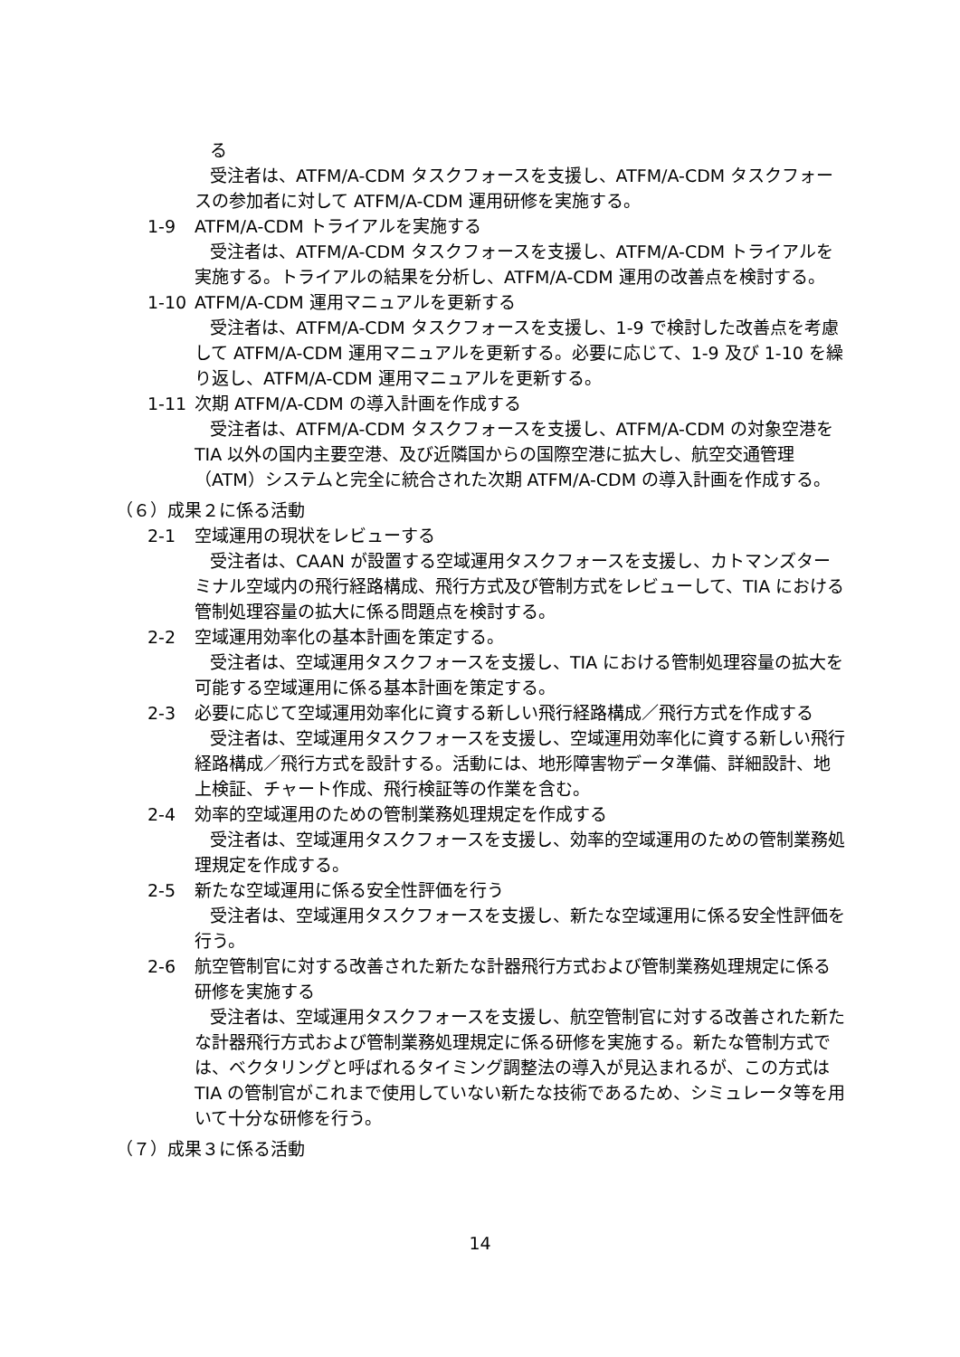る
受注者は、ATFM/A-CDM タスクフォースを支援し、ATFM/A-CDM タスクフォースの参加者に対して ATFM/A-CDM 運用研修を実施する。
1-9 ATFM/A-CDM トライアルを実施する
受注者は、ATFM/A-CDM タスクフォースを支援し、ATFM/A-CDM トライアルを実施する。トライアルの結果を分析し、ATFM/A-CDM 運用の改善点を検討する。
1-10 ATFM/A-CDM 運用マニュアルを更新する
受注者は、ATFM/A-CDM タスクフォースを支援し、1-9 で検討した改善点を考慮して ATFM/A-CDM 運用マニュアルを更新する。必要に応じて、1-9 及び 1-10 を繰り返し、ATFM/A-CDM 運用マニュアルを更新する。
1-11 次期 ATFM/A-CDM の導入計画を作成する
受注者は、ATFM/A-CDM タスクフォースを支援し、ATFM/A-CDM の対象空港を TIA 以外の国内主要空港、及び近隣国からの国際空港に拡大し、航空交通管理（ATM）システムと完全に統合された次期 ATFM/A-CDM の導入計画を作成する。
（６）成果２に係る活動
2-1 空域運用の現状をレビューする
受注者は、CAAN が設置する空域運用タスクフォースを支援し、カトマンズターミナル空域内の飛行経路構成、飛行方式及び管制方式をレビューして、TIA における管制処理容量の拡大に係る問題点を検討する。
2-2 空域運用効率化の基本計画を策定する。
受注者は、空域運用タスクフォースを支援し、TIA における管制処理容量の拡大を可能する空域運用に係る基本計画を策定する。
2-3 必要に応じて空域運用効率化に資する新しい飛行経路構成／飛行方式を作成する
受注者は、空域運用タスクフォースを支援し、空域運用効率化に資する新しい飛行経路構成／飛行方式を設計する。活動には、地形障害物データ準備、詳細設計、地上検証、チャート作成、飛行検証等の作業を含む。
2-4 効率的空域運用のための管制業務処理規定を作成する
受注者は、空域運用タスクフォースを支援し、効率的空域運用のための管制業務処理規定を作成する。
2-5 新たな空域運用に係る安全性評価を行う
受注者は、空域運用タスクフォースを支援し、新たな空域運用に係る安全性評価を行う。
2-6 航空管制官に対する改善された新たな計器飛行方式および管制業務処理規定に係る研修を実施する
受注者は、空域運用タスクフォースを支援し、航空管制官に対する改善された新たな計器飛行方式および管制業務処理規定に係る研修を実施する。新たな管制方式では、ベクタリングと呼ばれるタイミング調整法の導入が見込まれるが、この方式は TIA の管制官がこれまで使用していない新たな技術であるため、シミュレータ等を用いて十分な研修を行う。
（７）成果３に係る活動
14